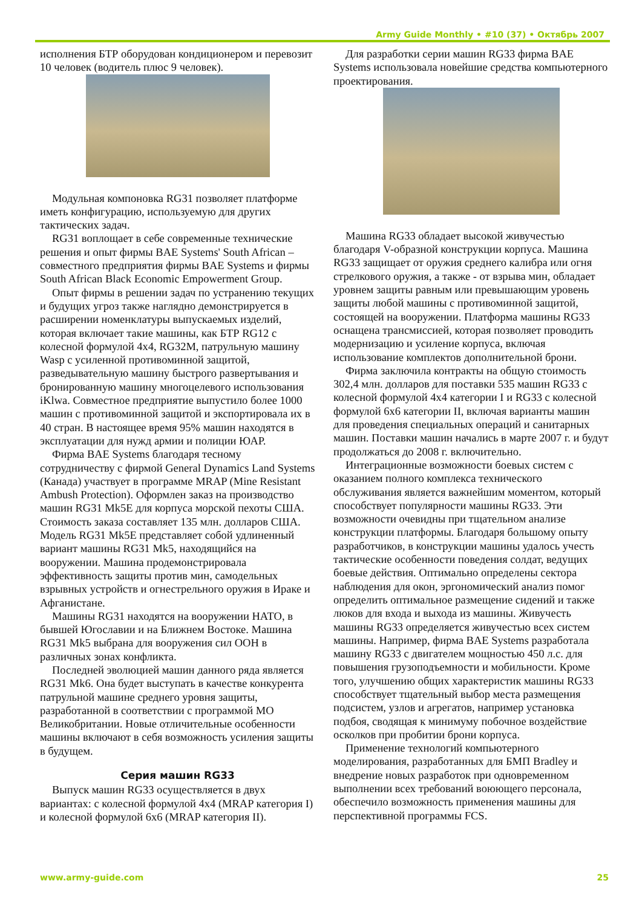Army Guide Monthly • #10 (37) • Октябрь 2007
исполнения БТР оборудован кондиционером и перевозит 10 человек (водитель плюс 9 человек).
Модульная компоновка RG31 позволяет платформе иметь конфигурацию, используемую для других тактических задач.
RG31 воплощает в себе современные технические решения и опыт фирмы BAE Systems' South African – совместного предприятия фирмы BAE Systems и фирмы South African Black Economic Empowerment Group.
Опыт фирмы в решении задач по устранению текущих и будущих угроз также наглядно демонстрируется в расширении номенклатуры выпускаемых изделий, которая включает такие машины, как БТР RG12 с колесной формулой 4x4, RG32M, патрульную машину Wasp с усиленной противоминной защитой, разведывательную машину быстрого развертывания и бронированную машину многоцелевого использования iKlwa. Совместное предприятие выпустило более 1000 машин с противоминной защитой и экспортировала их в 40 стран. В настоящее время 95% машин находятся в эксплуатации для нужд армии и полиции ЮАР.
Фирма BAE Systems благодаря тесному сотрудничеству с фирмой General Dynamics Land Systems (Канада) участвует в программе MRAP (Mine Resistant Ambush Protection). Оформлен заказ на производство машин RG31 Mk5E для корпуса морской пехоты США. Стоимость заказа составляет 135 млн. долларов США. Модель RG31 Mk5E представляет собой удлиненный вариант машины RG31 Mk5, находящийся на вооружении. Машина продемонстрировала эффективность защиты против мин, самодельных взрывных устройств и огнестрельного оружия в Ираке и Афганистане.
Машины RG31 находятся на вооружении НАТО, в бывшей Югославии и на Ближнем Востоке. Машина RG31 Mk5 выбрана для вооружения сил ООН в различных зонах конфликта.
Последней эволюцией машин данного ряда является RG31 Mk6. Она будет выступать в качестве конкурента патрульной машине среднего уровня защиты, разработанной в соответствии с программой МО Великобритании. Новые отличительные особенности машины включают в себя возможность усиления защиты в будущем.
Серия машин RG33
Выпуск машин RG33 осуществляется в двух вариантах: с колесной формулой 4x4 (MRAP категория I) и колесной формулой 6x6 (MRAP категория II).
Для разработки серии машин RG33 фирма BAE Systems использовала новейшие средства компьютерного проектирования.
Машина RG33 обладает высокой живучестью благодаря V-образной конструкции корпуса. Машина RG33 защищает от оружия среднего калибра или огня стрелкового оружия, а также - от взрыва мин, обладает уровнем защиты равным или превышающим уровень защиты любой машины с противоминной защитой, состоящей на вооружении. Платформа машины RG33 оснащена трансмиссией, которая позволяет проводить модернизацию и усиление корпуса, включая использование комплектов дополнительной брони.
Фирма заключила контракты на общую стоимость 302,4 млн. долларов для поставки 535 машин RG33 с колесной формулой 4x4 категории I и RG33 с колесной формулой 6x6 категории II, включая варианты машин для проведения специальных операций и санитарных машин. Поставки машин начались в марте 2007 г. и будут продолжаться до 2008 г. включительно.
Интеграционные возможности боевых систем с оказанием полного комплекса технического обслуживания является важнейшим моментом, который способствует популярности машины RG33. Эти возможности очевидны при тщательном анализе конструкции платформы. Благодаря большому опыту разработчиков, в конструкции машины удалось учесть тактические особенности поведения солдат, ведущих боевые действия. Оптимально определены сектора наблюдения для окон, эргономический анализ помог определить оптимальное размещение сидений и также люков для входа и выхода из машины. Живучесть машины RG33 определяется живучестью всех систем машины. Например, фирма BAE Systems разработала машину RG33 с двигателем мощностью 450 л.с. для повышения грузоподъемности и мобильности. Кроме того, улучшению общих характеристик машины RG33 способствует тщательный выбор места размещения подсистем, узлов и агрегатов, например установка подбоя, сводящая к минимуму побочное воздействие осколков при пробитии брони корпуса.
Применение технологий компьютерного моделирования, разработанных для БМП Bradley и внедрение новых разработок при одновременном выполнении всех требований воюющего персонала, обеспечило возможность применения машины для перспективной программы FCS.
www.army-guide.com 25